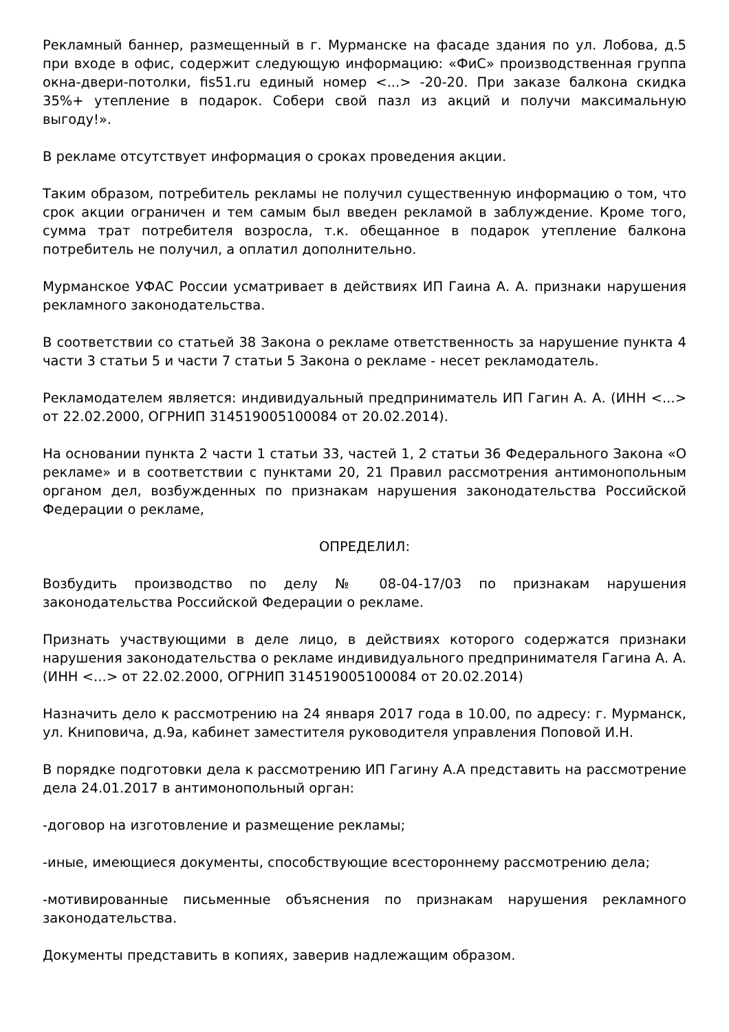Рекламный баннер, размещенный в г. Мурманске на фасаде здания по ул. Лобова, д.5 при входе в офис, содержит следующую информацию: «ФиС» производственная группа окна-двери-потолки, fis51.ru единый номер <...> -20-20. При заказе балкона скидка 35%+ утепление в подарок. Собери свой пазл из акций и получи максимальную выгоду!».
В рекламе отсутствует информация о сроках проведения акции.
Таким образом, потребитель рекламы не получил существенную информацию о том, что срок акции ограничен и тем самым был введен рекламой в заблуждение. Кроме того, сумма трат потребителя возросла, т.к. обещанное в подарок утепление балкона потребитель не получил, а оплатил дополнительно.
Мурманское УФАС России усматривает в действиях ИП Гаина А. А. признаки нарушения рекламного законодательства.
В соответствии со статьей 38 Закона о рекламе ответственность за нарушение пункта 4 части 3 статьи 5 и части 7 статьи 5 Закона о рекламе - несет рекламодатель.
Рекламодателем является: индивидуальный предприниматель ИП Гагин А. А. (ИНН <...> от 22.02.2000, ОГРНИП 314519005100084 от 20.02.2014).
На основании пункта 2 части 1 статьи 33, частей 1, 2 статьи 36 Федерального Закона «О рекламе» и в соответствии с пунктами 20, 21 Правил рассмотрения антимонопольным органом дел, возбужденных по признакам нарушения законодательства Российской Федерации о рекламе,
ОПРЕДЕЛИЛ:
Возбудить производство по делу № 08-04-17/03 по признакам нарушения законодательства Российской Федерации о рекламе.
Признать участвующими в деле лицо, в действиях которого содержатся признаки нарушения законодательства о рекламе индивидуального предпринимателя Гагина А. А. (ИНН <...> от 22.02.2000, ОГРНИП 314519005100084 от 20.02.2014)
Назначить дело к рассмотрению на 24 января 2017 года в 10.00, по адресу: г. Мурманск, ул. Книповича, д.9а, кабинет заместителя руководителя управления Поповой И.Н.
В порядке подготовки дела к рассмотрению ИП Гагину А.А представить на рассмотрение дела 24.01.2017 в антимонопольный орган:
-договор на изготовление и размещение рекламы;
-иные, имеющиеся документы, способствующие всестороннему рассмотрению дела;
-мотивированные письменные объяснения по признакам нарушения рекламного законодательства.
Документы представить в копиях, заверив надлежащим образом.